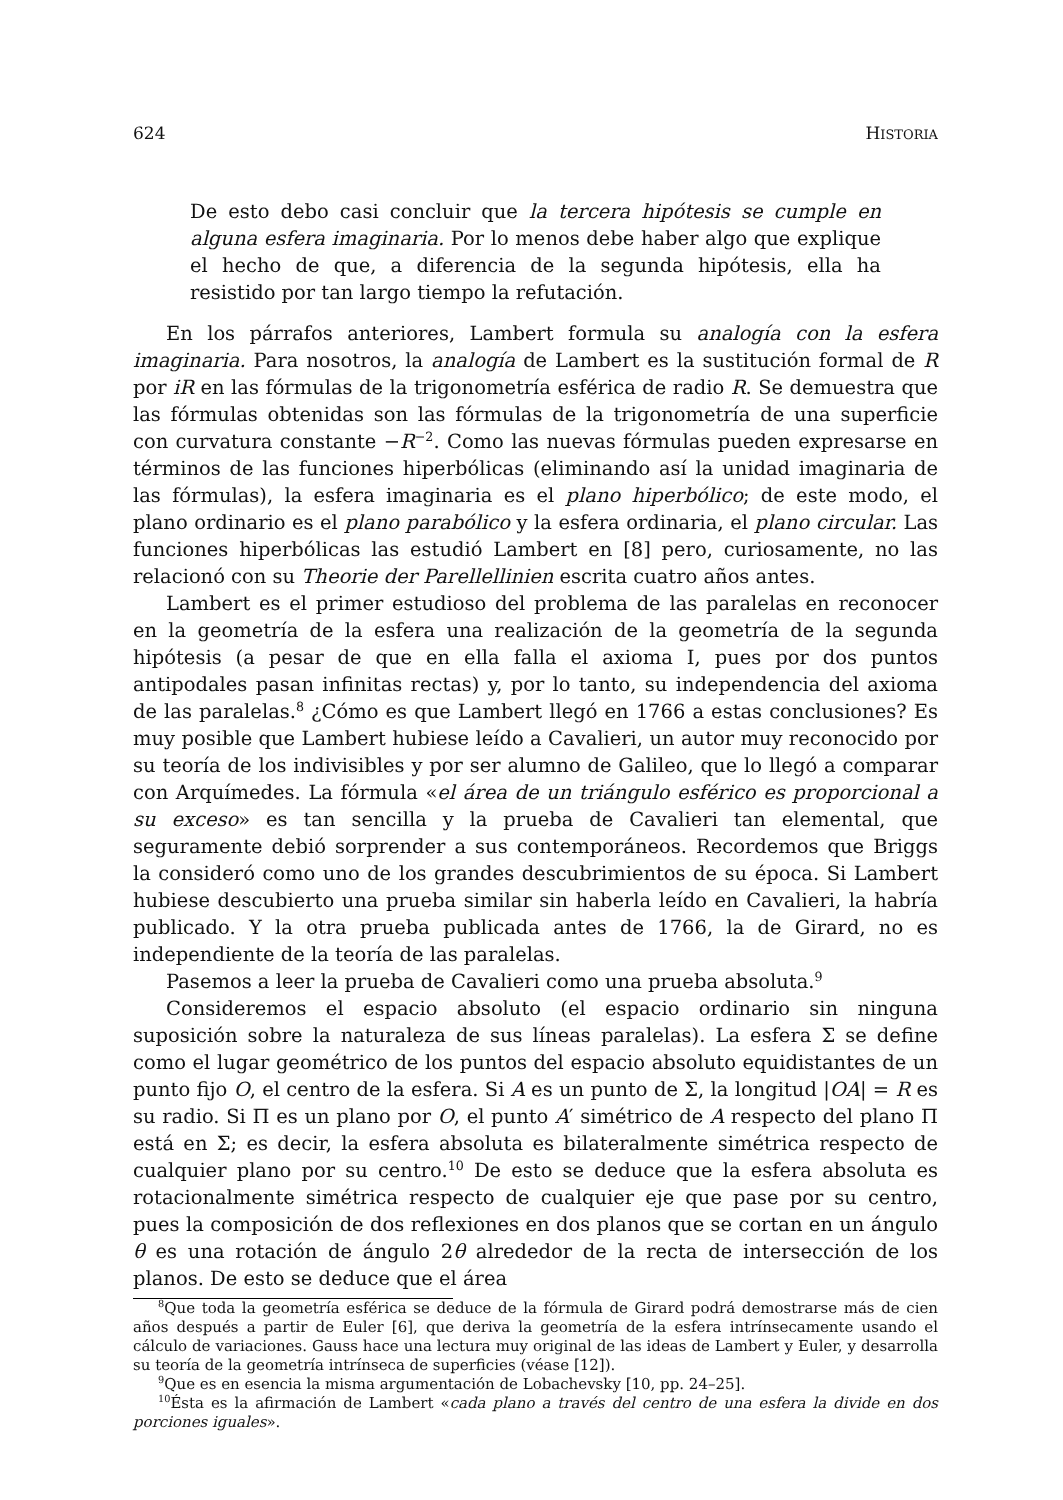624 HISTORIA
De esto debo casi concluir que la tercera hipótesis se cumple en alguna esfera imaginaria. Por lo menos debe haber algo que explique el hecho de que, a diferencia de la segunda hipótesis, ella ha resistido por tan largo tiempo la refutación.
En los párrafos anteriores, Lambert formula su analogía con la esfera imaginaria. Para nosotros, la analogía de Lambert es la sustitución formal de R por iR en las fórmulas de la trigonometría esférica de radio R. Se demuestra que las fórmulas obtenidas son las fórmulas de la trigonometría de una superficie con curvatura constante −R<sup>−2</sup>. Como las nuevas fórmulas pueden expresarse en términos de las funciones hiperbólicas (eliminando así la unidad imaginaria de las fórmulas), la esfera imaginaria es el plano hiperbólico; de este modo, el plano ordinario es el plano parabólico y la esfera ordinaria, el plano circular. Las funciones hiperbólicas las estudió Lambert en [8] pero, curiosamente, no las relacionó con su Theorie der Parellellinien escrita cuatro años antes.
Lambert es el primer estudioso del problema de las paralelas en reconocer en la geometría de la esfera una realización de la geometría de la segunda hipótesis (a pesar de que en ella falla el axioma I, pues por dos puntos antipodales pasan infinitas rectas) y, por lo tanto, su independencia del axioma de las paralelas.<sup>8</sup> ¿Cómo es que Lambert llegó en 1766 a estas conclusiones? Es muy posible que Lambert hubiese leído a Cavalieri, un autor muy reconocido por su teoría de los indivisibles y por ser alumno de Galileo, que lo llegó a comparar con Arquímedes. La fórmula «el área de un triángulo esférico es proporcional a su exceso» es tan sencilla y la prueba de Cavalieri tan elemental, que seguramente debió sorprender a sus contemporáneos. Recordemos que Briggs la consideró como uno de los grandes descubrimientos de su época. Si Lambert hubiese descubierto una prueba similar sin haberla leído en Cavalieri, la habría publicado. Y la otra prueba publicada antes de 1766, la de Girard, no es independiente de la teoría de las paralelas.
Pasemos a leer la prueba de Cavalieri como una prueba absoluta.<sup>9</sup>
Consideremos el espacio absoluto (el espacio ordinario sin ninguna suposición sobre la naturaleza de sus líneas paralelas). La esfera Σ se define como el lugar geométrico de los puntos del espacio absoluto equidistantes de un punto fijo O, el centro de la esfera. Si A es un punto de Σ, la longitud |OA| = R es su radio. Si Π es un plano por O, el punto A′ simétrico de A respecto del plano Π está en Σ; es decir, la esfera absoluta es bilateralmente simétrica respecto de cualquier plano por su centro.<sup>10</sup> De esto se deduce que la esfera absoluta es rotacionalmente simétrica respecto de cualquier eje que pase por su centro, pues la composición de dos reflexiones en dos planos que se cortan en un ángulo θ es una rotación de ángulo 2θ alrededor de la recta de intersección de los planos. De esto se deduce que el área
<sup>8</sup> Que toda la geometría esférica se deduce de la fórmula de Girard podrá demostrarse más de cien años después a partir de Euler [6], que deriva la geometría de la esfera intrínsecamente usando el cálculo de variaciones. Gauss hace una lectura muy original de las ideas de Lambert y Euler, y desarrolla su teoría de la geometría intrínseca de superficies (véase [12]).
<sup>9</sup> Que es en esencia la misma argumentación de Lobachevsky [10, pp. 24–25].
<sup>10</sup> Ésta es la afirmación de Lambert «cada plano a través del centro de una esfera la divide en dos porciones iguales».